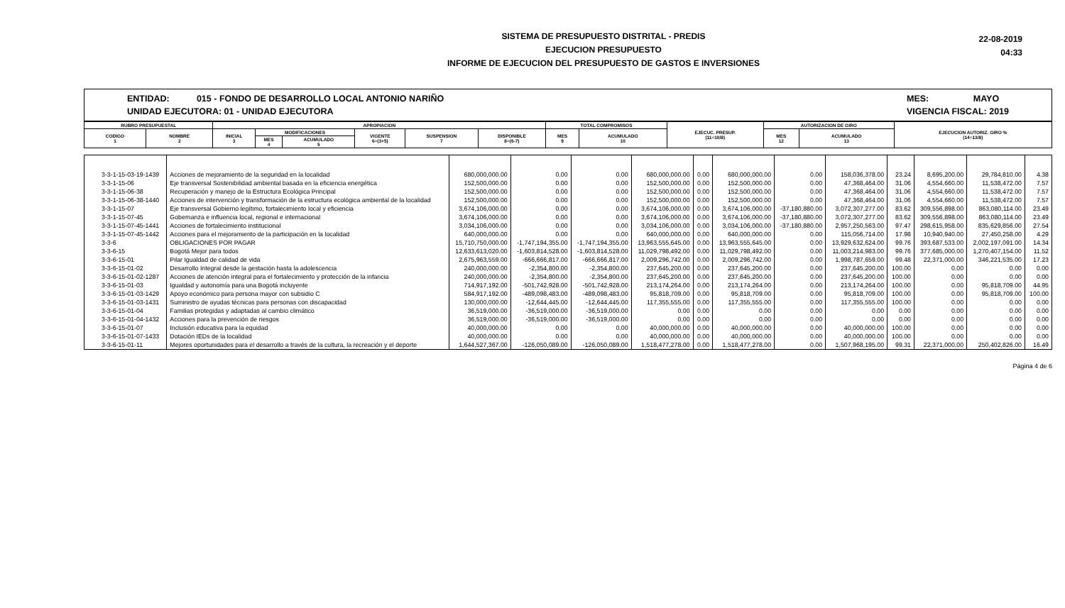SISTEMA DE PRESUPUESTO DISTRITAL - PREDIS
EJECUCION PRESUPUESTO
INFORME DE EJECUCION DEL PRESUPUESTO DE GASTOS E INVERSIONES
22-08-2019
04:33
ENTIDAD: 015 - FONDO DE DESARROLLO LOCAL ANTONIO NARIÑO
UNIDAD EJECUTORA: 01 - UNIDAD EJECUTORA
MES: MAYO
VIGENCIA FISCAL: 2019
| RUBRO PRESUPUESTAL | | APROPIACION | | | | | | TOTAL COMPROMISOS | | EJECUC. PRESUP. (11=10/8) | AUTORIZACION DE GIRO | | EJECUCION AUTORIZ. GIRO % (14=13/8) |
| --- | --- | --- | --- | --- | --- | --- | --- | --- | --- | --- | --- | --- | --- |
| CODIGO 1 | NOMBRE 2 | INICIAL 3 | MODIFICACIONES | | VIGENTE 6=(3+5) | SUSPENSION 7 | DISPONIBLE 8=(6-7) | MES 9 | ACUMULADO 10 | | MES 12 | ACUMULADO 13 | |
| | | | MES 4 | ACUMULADO 5 | | | | | | | | | |
| 3-3-1-15-03-19-1439 | Acciones de mejoramiento de la seguridad en la localidad | 680,000,000.00 | 0.00 | 0.00 | 680,000,000.00 | 0.00 | 680,000,000.00 | 0.00 | 158,036,378.00 | 23.24 | 8,695,200.00 | 29,784,810.00 | 4.38 |
| 3-3-1-15-06 | Eje transversal Sostenibilidad ambiental basada en la eficiencia energética | 152,500,000.00 | 0.00 | 0.00 | 152,500,000.00 | 0.00 | 152,500,000.00 | 0.00 | 47,368,464.00 | 31.06 | 4,554,660.00 | 11,538,472.00 | 7.57 |
| 3-3-1-15-06-38 | Recuperación y manejo de la Estructura Ecológica Principal | 152,500,000.00 | 0.00 | 0.00 | 152,500,000.00 | 0.00 | 152,500,000.00 | 0.00 | 47,368,464.00 | 31.06 | 4,554,660.00 | 11,538,472.00 | 7.57 |
| 3-3-1-15-06-38-1440 | Acciones de intervención y transformación de la estructura ecológica ambiental de la localidad | 152,500,000.00 | 0.00 | 0.00 | 152,500,000.00 | 0.00 | 152,500,000.00 | 0.00 | 47,368,464.00 | 31.06 | 4,554,660.00 | 11,538,472.00 | 7.57 |
| 3-3-1-15-07 | Eje transversal Gobierno legítimo, fortalecimiento local y eficiencia | 3,674,106,000.00 | 0.00 | 0.00 | 3,674,106,000.00 | 0.00 | 3,674,106,000.00 | -37,180,880.00 | 3,072,307,277.00 | 83.62 | 309,556,898.00 | 863,080,114.00 | 23.49 |
| 3-3-1-15-07-45 | Gobernanza e influencia local, regional e internacional | 3,674,106,000.00 | 0.00 | 0.00 | 3,674,106,000.00 | 0.00 | 3,674,106,000.00 | -37,180,880.00 | 3,072,307,277.00 | 83.62 | 309,556,898.00 | 863,080,114.00 | 23.49 |
| 3-3-1-15-07-45-1441 | Acciones de fortalecimiento institucional | 3,034,106,000.00 | 0.00 | 0.00 | 3,034,106,000.00 | 0.00 | 3,034,106,000.00 | -37,180,880.00 | 2,957,250,563.00 | 97.47 | 298,615,958.00 | 835,629,856.00 | 27.54 |
| 3-3-1-15-07-45-1442 | Acciones para el mejoramiento de la participación en la localidad | 640,000,000.00 | 0.00 | 0.00 | 640,000,000.00 | 0.00 | 640,000,000.00 | 0.00 | 115,056,714.00 | 17.98 | 10,940,940.00 | 27,450,258.00 | 4.29 |
| 3-3-6 | OBLIGACIONES POR PAGAR | 15,710,750,000.00 | -1,747,194,355.00 | -1,747,194,355.00 | 13,963,555,645.00 | 0.00 | 13,963,555,645.00 | 0.00 | 13,929,632,624.00 | 99.76 | 393,687,533.00 | 2,002,197,091.00 | 14.34 |
| 3-3-6-15 | Bogotá Mejor para todos | 12,633,613,020.00 | -1,603,814,528.00 | -1,603,814,528.00 | 11,029,798,492.00 | 0.00 | 11,029,798,492.00 | 0.00 | 11,003,214,983.00 | 99.76 | 377,685,000.00 | 1,270,407,154.00 | 11.52 |
| 3-3-6-15-01 | Pilar Igualdad de calidad de vida | 2,675,963,559.00 | -666,666,817.00 | -666,666,817.00 | 2,009,296,742.00 | 0.00 | 2,009,296,742.00 | 0.00 | 1,998,787,659.00 | 99.48 | 22,371,000.00 | 346,221,535.00 | 17.23 |
| 3-3-6-15-01-02 | Desarrollo Integral desde la gestación hasta la adolescencia | 240,000,000.00 | -2,354,800.00 | -2,354,800.00 | 237,645,200.00 | 0.00 | 237,645,200.00 | 0.00 | 237,645,200.00 | 100.00 | 0.00 | 0.00 | 0.00 |
| 3-3-6-15-01-02-1287 | Acciones de atención integral para el fortalecimiento y protección de la infancia | 240,000,000.00 | -2,354,800.00 | -2,354,800.00 | 237,645,200.00 | 0.00 | 237,645,200.00 | 0.00 | 237,645,200.00 | 100.00 | 0.00 | 0.00 | 0.00 |
| 3-3-6-15-01-03 | Igualdad y autonomía para una Bogotá incluyente | 714,917,192.00 | -501,742,928.00 | -501,742,928.00 | 213,174,264.00 | 0.00 | 213,174,264.00 | 0.00 | 213,174,264.00 | 100.00 | 0.00 | 95,818,709.00 | 44.95 |
| 3-3-6-15-01-03-1429 | Apoyo económico para persona mayor con subsidio C | 584,917,192.00 | -489,098,483.00 | -489,098,483.00 | 95,818,709.00 | 0.00 | 95,818,709.00 | 0.00 | 95,818,709.00 | 100.00 | 0.00 | 95,818,709.00 | 100.00 |
| 3-3-6-15-01-03-1431 | Suministro de ayudas técnicas para personas con discapacidad | 130,000,000.00 | -12,644,445.00 | -12,644,445.00 | 117,355,555.00 | 0.00 | 117,355,555.00 | 0.00 | 117,355,555.00 | 100.00 | 0.00 | 0.00 | 0.00 |
| 3-3-6-15-01-04 | Familias protegidas y adaptadas al cambio climático | 36,519,000.00 | -36,519,000.00 | -36,519,000.00 | 0.00 | 0.00 | 0.00 | 0.00 | 0.00 | 0.00 | 0.00 | 0.00 | 0.00 |
| 3-3-6-15-01-04-1432 | Acciones para la prevención de riesgos | 36,519,000.00 | -36,519,000.00 | -36,519,000.00 | 0.00 | 0.00 | 0.00 | 0.00 | 0.00 | 0.00 | 0.00 | 0.00 | 0.00 |
| 3-3-6-15-01-07 | Inclusión educativa para la equidad | 40,000,000.00 | 0.00 | 0.00 | 40,000,000.00 | 0.00 | 40,000,000.00 | 0.00 | 40,000,000.00 | 100.00 | 0.00 | 0.00 | 0.00 |
| 3-3-6-15-01-07-1433 | Dotación IEDs de la localidad | 40,000,000.00 | 0.00 | 0.00 | 40,000,000.00 | 0.00 | 40,000,000.00 | 0.00 | 40,000,000.00 | 100.00 | 0.00 | 0.00 | 0.00 |
| 3-3-6-15-01-11 | Mejores oportunidades para el desarrollo a través de la cultura, la recreación y el deporte | 1,644,527,367.00 | -126,050,089.00 | -126,050,089.00 | 1,518,477,278.00 | 0.00 | 1,518,477,278.00 | 0.00 | 1,507,968,195.00 | 99.31 | 22,371,000.00 | 250,402,826.00 | 16.49 |
Página 4 de 6